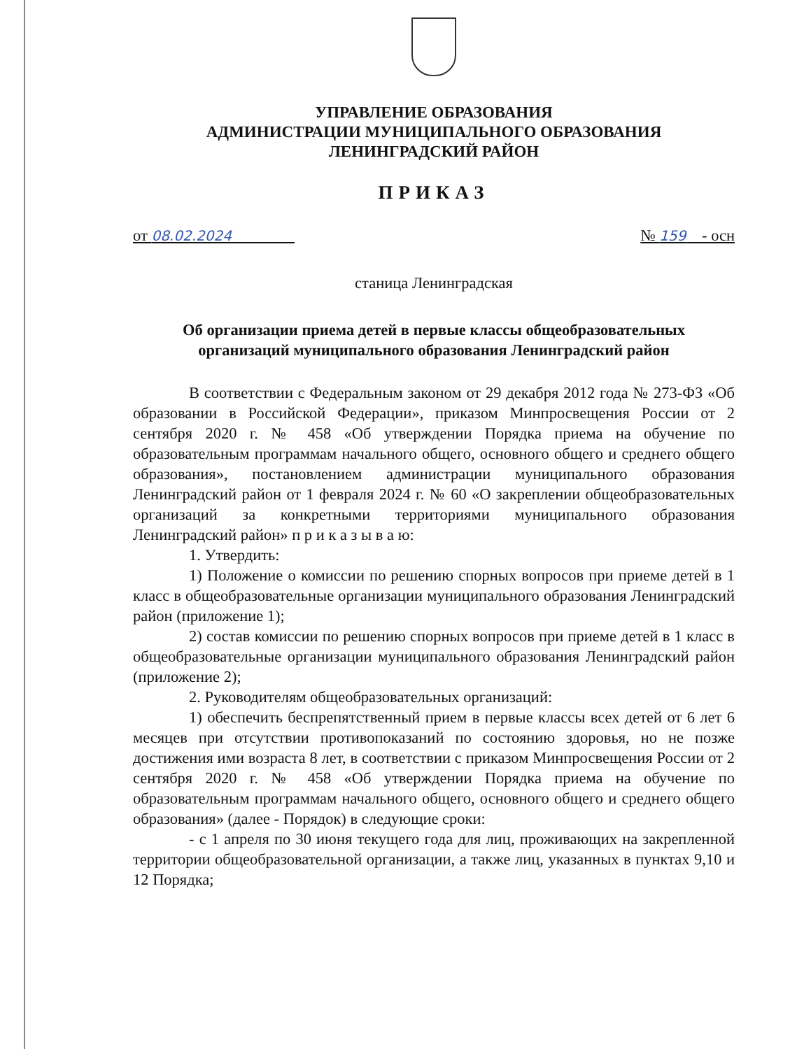УПРАВЛЕНИЕ ОБРАЗОВАНИЯ
АДМИНИСТРАЦИИ МУНИЦИПАЛЬНОГО ОБРАЗОВАНИЯ
ЛЕНИНГРАДСКИЙ РАЙОН
ПРИКАЗ
от 08.02.2024 № 159 - осн
станица Ленинградская
Об организации приема детей в первые классы общеобразовательных
организаций муниципального образования Ленинградский район
В соответствии с Федеральным законом от 29 декабря 2012 года № 273-ФЗ «Об образовании в Российской Федерации», приказом Минпросвещения России от 2 сентября 2020 г. № 458 «Об утверждении Порядка приема на обучение по образовательным программам начального общего, основного общего и среднего общего образования», постановлением администрации муниципального образования Ленинградский район от 1 февраля 2024 г. № 60 «О закреплении общеобразовательных организаций за конкретными территориями муниципального образования Ленинградский район» п р и к а з ы в а ю:
1. Утвердить:
1) Положение о комиссии по решению спорных вопросов при приеме детей в 1 класс в общеобразовательные организации муниципального образования Ленинградский район (приложение 1);
2) состав комиссии по решению спорных вопросов при приеме детей в 1 класс в общеобразовательные организации муниципального образования Ленинградский район (приложение 2);
2. Руководителям общеобразовательных организаций:
1) обеспечить беспрепятственный прием в первые классы всех детей от 6 лет 6 месяцев при отсутствии противопоказаний по состоянию здоровья, но не позже достижения ими возраста 8 лет, в соответствии с приказом Минпросвещения России от 2 сентября 2020 г. № 458 «Об утверждении Порядка приема на обучение по образовательным программам начального общего, основного общего и среднего общего образования» (далее - Порядок) в следующие сроки:
- с 1 апреля по 30 июня текущего года для лиц, проживающих на закрепленной территории общеобразовательной организации, а также лиц, указанных в пунктах 9,10 и 12 Порядка;